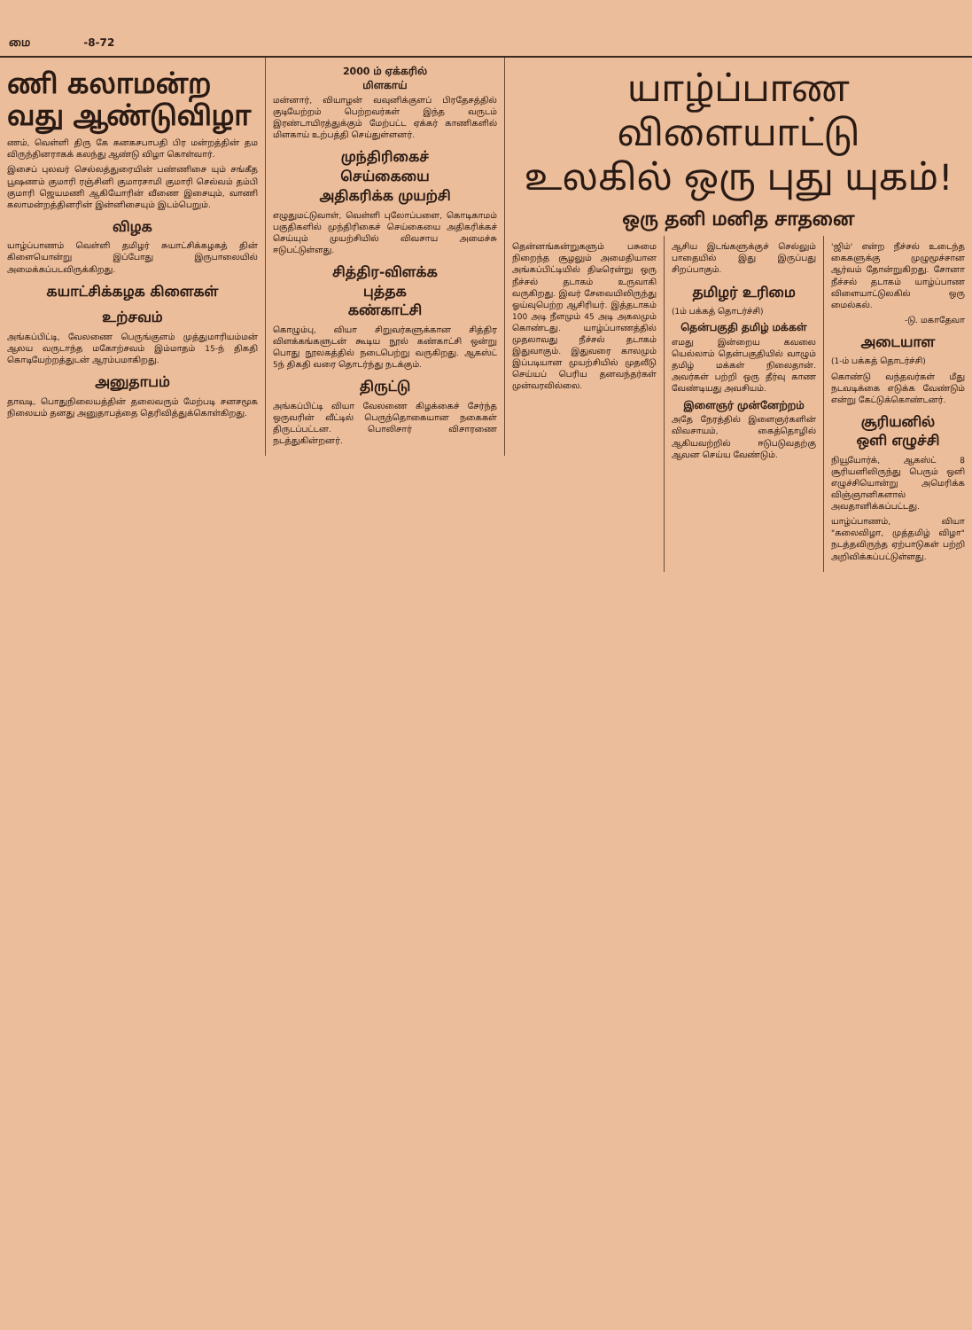மை -8-72
ணி கலாமன்ற
வது ஆண்டுவிழா
ணம், வெள்ளி திரு கே கனகசபாபதி பிர மன்றத்தின் தம விருந்தினராகக் கலந்து ஆண்டு விழா கொள்வார்.
இசைப் புலவர் செல்லத்துரையின் பண்ணிசை யும் சங்கீத பூஷணம் குமாரி ரஞ்சினி குமாரசாமி குமாரி செல்வம் தம்பி குமாரி ஜெயமணி ஆகியோரின் வீணை இசையும், வாணி கலாமன்றத்தினரின் இன்னிசையும் இடம்பெறும்.
விழக
யாழ்ப்பாணம் வெள்ளி தமிழர் சுயாட்சிக்கழகத் தின் கிளையொன்று இப்போது இருபாலையில் அமைக்கப்படவிருக்கிறது.
கயாட்சிக்கழக கிளைகள்
உற்சவம்
அங்கப்பிட்டி, வேலணை பெருங்குளம் முத்துமாரியம்மன் ஆலய வருடாந்த மகோற்சவம் இம்மாதம் 15-ந் திகதி கொடியேற்றத்துடன் ஆரம்பமாகிறது.
அனுதாபம்
தாவடி, பொதுநிலையத்தின் தலைவரும் மேற்படி சனசமூக நிலையம் தனது அனுதாபத்தை தெரிவித்துக்கொள்கிறது.
2000 ம் ஏக்கரில்
மிளகாய்
மன்னார், வியாழன் வவுனிக்குளப் பிரதேசத்தில் குடியேற்றம் பெற்றவர்கள் இந்த வருடம் இரண்டாயிரத்துக்கும் மேற்பட்ட ஏக்கர் காணிகளில் மிளகாய் உற்பத்தி செய்துள்ளனர்.
முந்திரிகைச்
செய்கையை
அதிகரிக்க முயற்சி
எழுதுமட்டுவாள், வெள்ளி புலோப்பளை, கொடிகாமம் பகுதிகளில் முந்திரிகைச் செய்கையை அதிகரிக்கச் செய்யும் முயற்சியில் விவசாய அமைச்சு ஈடுபட்டுள்ளது.
சித்திர-விளக்க
புத்தக
கண்காட்சி
கொழும்பு, வியா சிறுவர்களுக்கான சித்திர விளக்கங்களுடன் கூடிய நூல் கண்காட்சி ஒன்று பொது நூலகத்தில் நடைபெற்று வருகிறது. ஆகஸ்ட் 5ந் திகதி வரை தொடர்ந்து நடக்கும்.
திருட்டு
அங்கப்பிட்டி வியா வேலணை கிழக்கைச் சேர்ந்த ஒருவரின் வீட்டில் பெருந்தொகையான நகைகள் திருடப்பட்டன. பொலிசார் விசாரணை நடத்துகின்றனர்.
யாழ்ப்பாண விளையாட்டு
உலகில் ஒரு புது யுகம்!
ஒரு தனி மனித சாதனை
தென்னங்கன்றுகளும் பசுமை நிறைந்த சூழலும் அமைதியான அங்கப்பிட்டியில் திடீரென்று ஒரு நீச்சல் தடாகம் உருவாகி வருகிறது. இவர் சேவையிலிருந்து ஓய்வுபெற்ற ஆசிரியர். இத்தடாகம் 100 அடி நீளமும் 45 அடி அகலமும் கொண்டது. யாழ்ப்பாணத்தில் முதலாவது நீச்சல் தடாகம் இதுவாகும். இதுவரை காலமும் இப்படியான முயற்சியில் முதலீடு செய்யப் பெரிய தனவந்தர்கள் முன்வரவில்லை.
ஆசிய இடங்களுக்குச் செல்லும் பாதையில் இது இருப்பது சிறப்பாகும்.
தமிழர் உரிமை
(1ம் பக்கத் தொடர்ச்சி)
தென்பகுதி தமிழ் மக்கள்
எமது இன்றைய கவலை யெல்லாம் தென்பகுதியில் வாழும் தமிழ் மக்கள் நிலைதான். அவர்கள் பற்றி ஒரு தீர்வு காண வேண்டியது அவசியம்.
இளைஞர் முன்னேற்றம்
அதே நேரத்தில் இளைஞர்களின் விவசாயம், கைத்தொழில் ஆகியவற்றில் ஈடுபடுவதற்கு ஆவன செய்ய வேண்டும்.
'ஜிம்' என்ற நீச்சல் உடைந்த கைகளுக்கு முழுமூச்சான ஆர்வம் தோன்றுகிறது. சோனா நீச்சல் தடாகம் யாழ்ப்பாண விளையாட்டுலகில் ஒரு மைல்கல்.
-டு. மகாதேவா
அடையாள
(1-ம் பக்கத் தொடர்ச்சி)
கொண்டு வந்தவர்கள் மீது நடவடிக்கை எடுக்க வேண்டும் என்று கேட்டுக்கொண்டனர்.
சூரியனில்
ஒளி எழுச்சி
நியூயோர்க், ஆகஸ்ட் 8 சூரியனிலிருந்து பெரும் ஒளி எழுச்சியொன்று அமெரிக்க விஞ்ஞானிகளால் அவதானிக்கப்பட்டது.
யாழ்ப்பாணம், வியா "கலைவிழா, முத்தமிழ் விழா" நடத்தவிருந்த ஏற்பாடுகள் பற்றி அறிவிக்கப்பட்டுள்ளது.